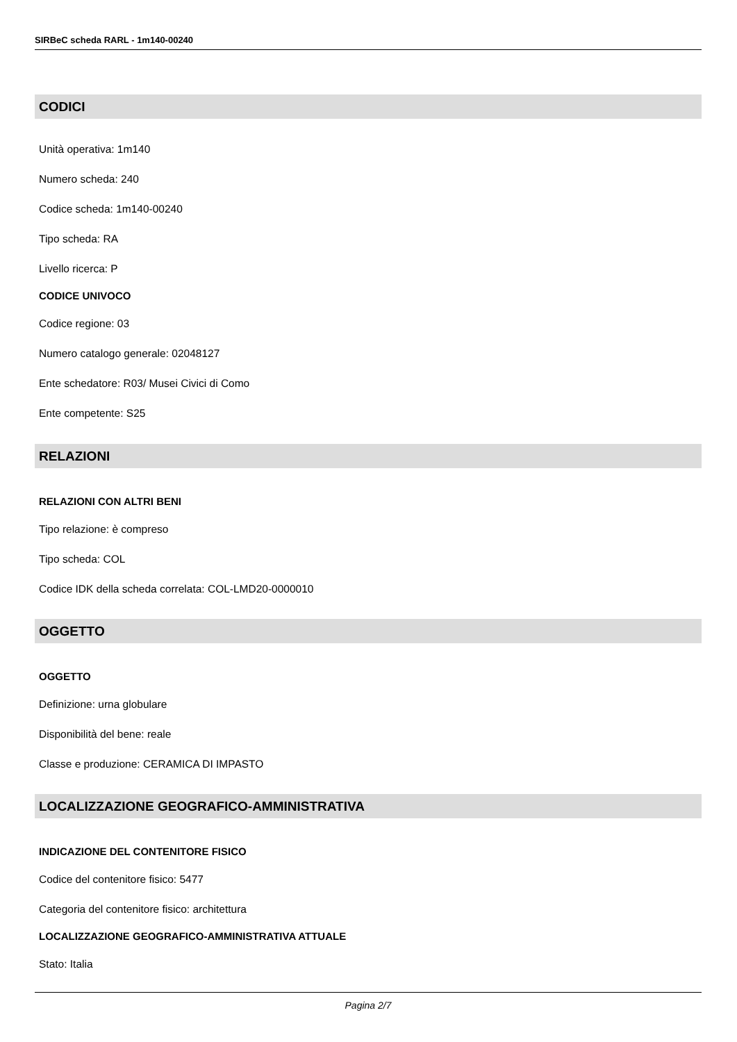SIRBeC scheda RARL - 1m140-00240
CODICI
Unità operativa: 1m140
Numero scheda: 240
Codice scheda: 1m140-00240
Tipo scheda: RA
Livello ricerca: P
CODICE UNIVOCO
Codice regione: 03
Numero catalogo generale: 02048127
Ente schedatore: R03/ Musei Civici di Como
Ente competente: S25
RELAZIONI
RELAZIONI CON ALTRI BENI
Tipo relazione: è compreso
Tipo scheda: COL
Codice IDK della scheda correlata: COL-LMD20-0000010
OGGETTO
OGGETTO
Definizione: urna globulare
Disponibilità del bene: reale
Classe e produzione: CERAMICA DI IMPASTO
LOCALIZZAZIONE GEOGRAFICO-AMMINISTRATIVA
INDICAZIONE DEL CONTENITORE FISICO
Codice del contenitore fisico: 5477
Categoria del contenitore fisico: architettura
LOCALIZZAZIONE GEOGRAFICO-AMMINISTRATIVA ATTUALE
Stato: Italia
Pagina 2/7